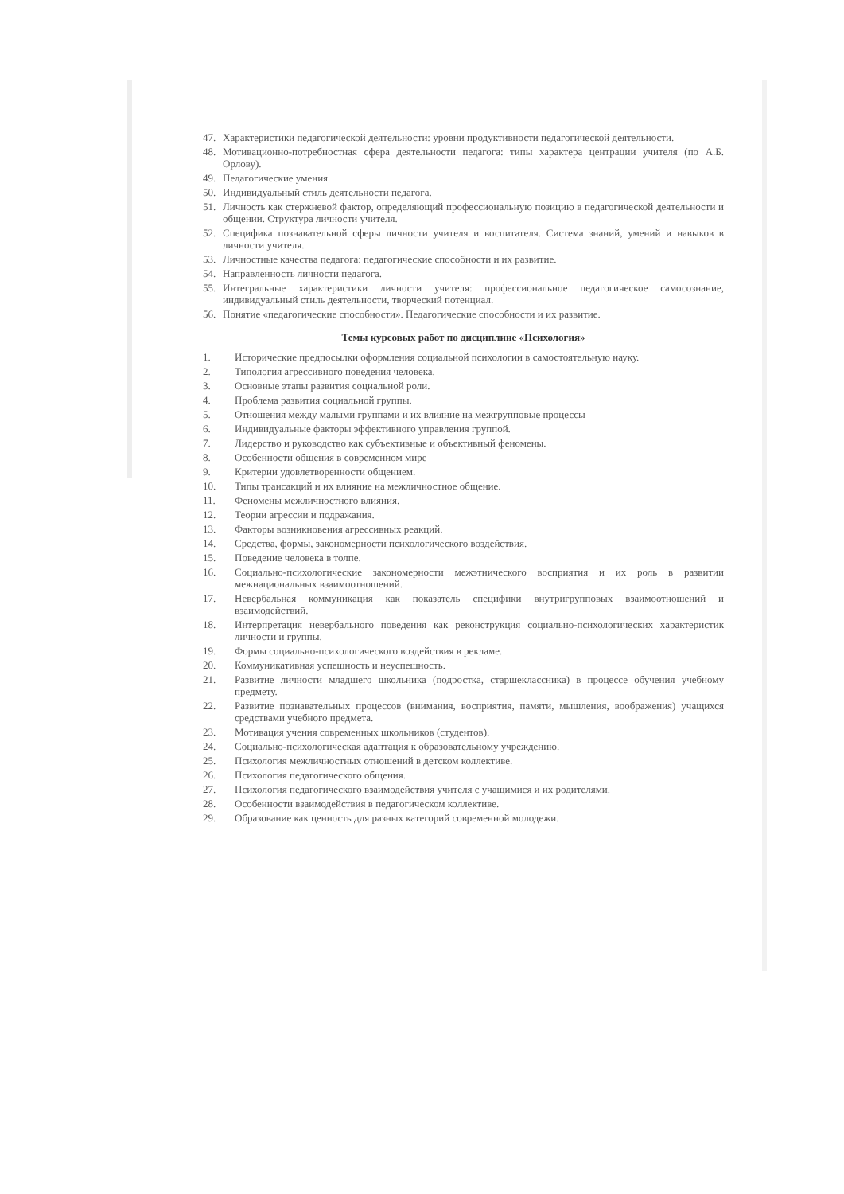47. Характеристики педагогической деятельности: уровни продуктивности педагогической деятельности.
48. Мотивационно-потребностная сфера деятельности педагога: типы характера центрации учителя (по А.Б. Орлову).
49. Педагогические умения.
50. Индивидуальный стиль деятельности педагога.
51. Личность как стержневой фактор, определяющий профессиональную позицию в педагогической деятельности и общении. Структура личности учителя.
52. Специфика познавательной сферы личности учителя и воспитателя. Система знаний, умений и навыков в личности учителя.
53. Личностные качества педагога: педагогические способности и их развитие.
54. Направленность личности педагога.
55. Интегральные характеристики личности учителя: профессиональное педагогическое самосознание, индивидуальный стиль деятельности, творческий потенциал.
56. Понятие «педагогические способности». Педагогические способности и их развитие.
Темы курсовых работ по дисциплине «Психология»
1. Исторические предпосылки оформления социальной психологии в самостоятельную науку.
2. Типология агрессивного поведения человека.
3. Основные этапы развития социальной роли.
4. Проблема развития социальной группы.
5. Отношения между малыми группами и их влияние на межгрупповые процессы
6. Индивидуальные факторы эффективного управления группой.
7. Лидерство и руководство как субъективные и объективный феномены.
8. Особенности общения в современном мире
9. Критерии удовлетворенности общением.
10. Типы трансакций и их влияние на межличностное общение.
11. Феномены межличностного влияния.
12. Теории агрессии и подражания.
13. Факторы возникновения агрессивных реакций.
14. Средства, формы, закономерности психологического воздействия.
15. Поведение человека в толпе.
16. Социально-психологические закономерности межэтнического восприятия и их роль в развитии межнациональных взаимоотношений.
17. Невербальная коммуникация как показатель специфики внутригрупповых взаимоотношений и взаимодействий.
18. Интерпретация невербального поведения как реконструкция социально-психологических характеристик личности и группы.
19. Формы социально-психологического воздействия в рекламе.
20. Коммуникативная успешность и неуспешность.
21. Развитие личности младшего школьника (подростка, старшеклассника) в процессе обучения учебному предмету.
22. Развитие познавательных процессов (внимания, восприятия, памяти, мышления, воображения) учащихся средствами учебного предмета.
23. Мотивация учения современных школьников (студентов).
24. Социально-психологическая адаптация к образовательному учреждению.
25. Психология межличностных отношений в детском коллективе.
26. Психология педагогического общения.
27. Психология педагогического взаимодействия учителя с учащимися и их родителями.
28. Особенности взаимодействия в педагогическом коллективе.
29. Образование как ценность для разных категорий современной молодежи.